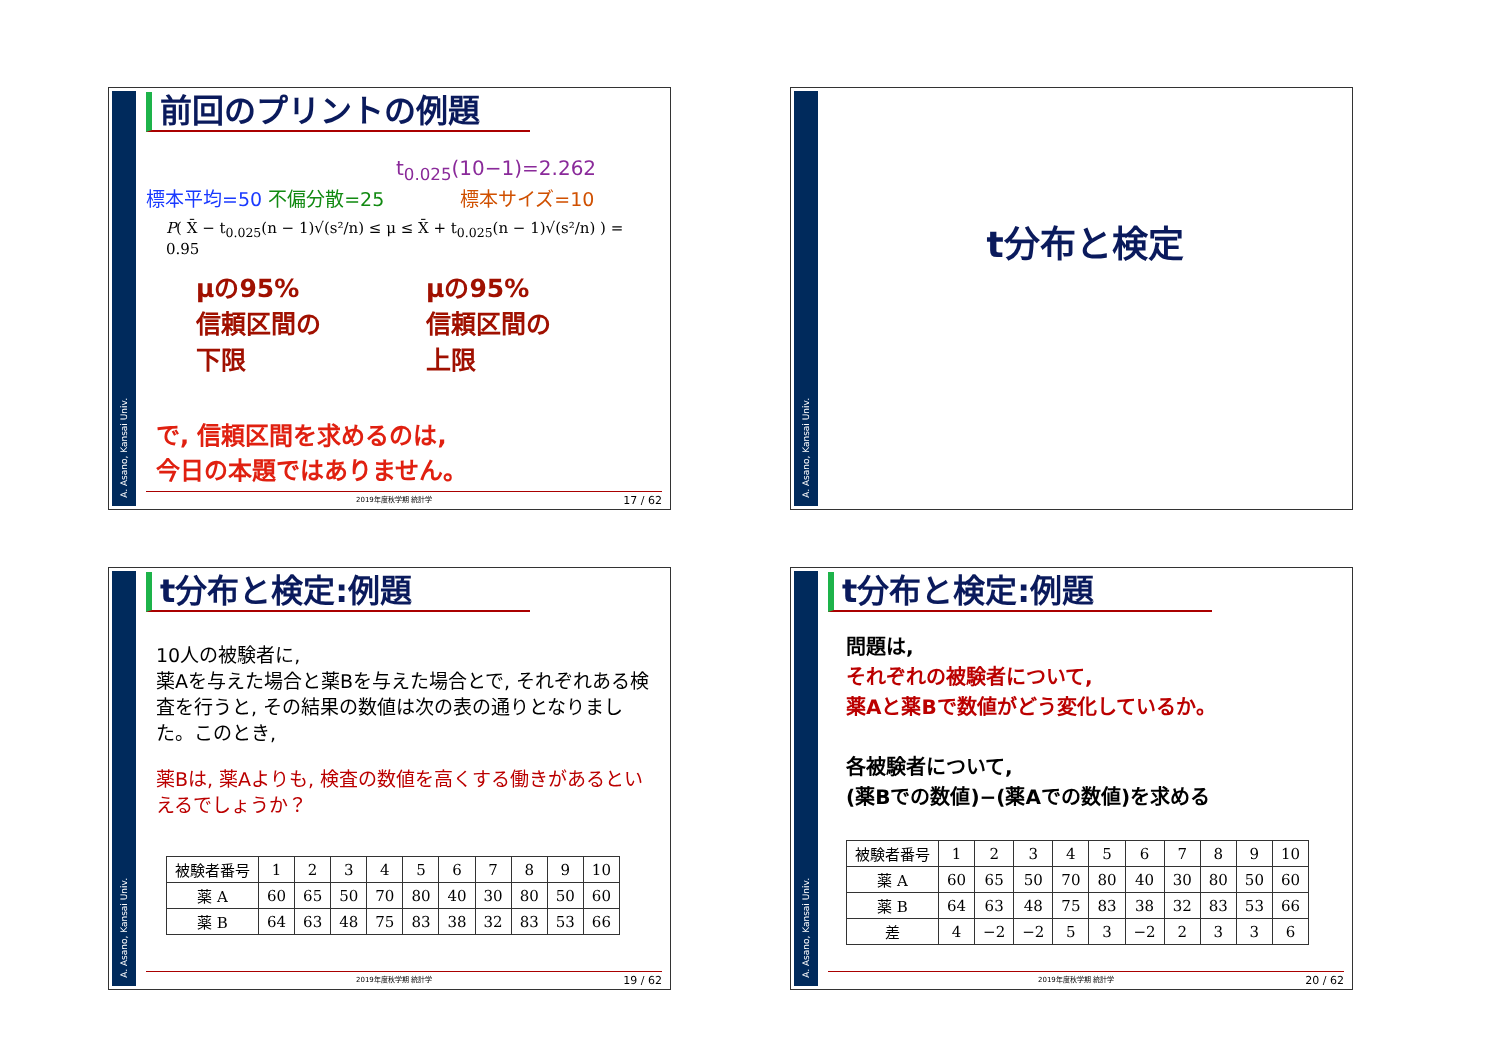A. Asano, Kansai Univ.
前回のプリントの例題
t<sub>0.025</sub>(10−1)=2.262
標本平均=50 不偏分散=25 標本サイズ=10
P( X̄ − t<sub>0.025</sub>(n − 1)√(s²/n) ≤ μ ≤ X̄ + t<sub>0.025</sub>(n − 1)√(s²/n) ) = 0.95
μの95%
信頼区間の
下限
μの95%
信頼区間の
上限
で, 信頼区間を求めるのは,
今日の本題ではありません。
2019年度秋学期 統計学 17 / 62
A. Asano, Kansai Univ.
t分布と検定
A. Asano, Kansai Univ.
t分布と検定:例題
10人の被験者に,
薬Aを与えた場合と薬Bを与えた場合とで, それぞれある検査を行うと, その結果の数値は次の表の通りとなりました。このとき,
薬Bは, 薬Aよりも, 検査の数値を高くする働きがあるといえるでしょうか？
| 被験者番号 | 1 | 2 | 3 | 4 | 5 | 6 | 7 | 8 | 9 | 10 |
| 薬 A | 60 | 65 | 50 | 70 | 80 | 40 | 30 | 80 | 50 | 60 |
| 薬 B | 64 | 63 | 48 | 75 | 83 | 38 | 32 | 83 | 53 | 66 |
2019年度秋学期 統計学 19 / 62
A. Asano, Kansai Univ.
t分布と検定:例題
問題は,
それぞれの被験者について,
薬Aと薬Bで数値がどう変化しているか。
各被験者について,
(薬Bでの数値)−(薬Aでの数値)を求める
| 被験者番号 | 1 | 2 | 3 | 4 | 5 | 6 | 7 | 8 | 9 | 10 |
| 薬 A | 60 | 65 | 50 | 70 | 80 | 40 | 30 | 80 | 50 | 60 |
| 薬 B | 64 | 63 | 48 | 75 | 83 | 38 | 32 | 83 | 53 | 66 |
| 差 | 4 | −2 | −2 | 5 | 3 | −2 | 2 | 3 | 3 | 6 |
2019年度秋学期 統計学 20 / 62